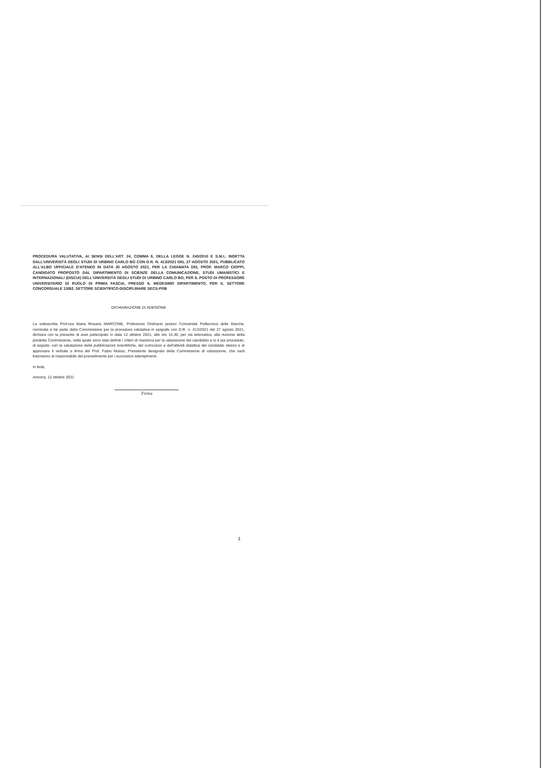PROCEDURA VALUTATIVA, AI SENSI DELL'ART. 24, COMMA 6, DELLA LEGGE N. 240/2010 E S.M.I., INDETTA DALL'UNIVERSITÀ DEGLI STUDI DI URBINO CARLO BO CON D.R. N. 413/2021 DEL 27 AGOSTO 2021, PUBBLICATO ALL'ALBO UFFICIALE D'ATENEO IN DATA 30 AGOSTO 2021, PER LA CHIAMATA DEL PROF. MARCO CIOPPI, CANDIDATO PROPOSTO DAL DIPARTIMENTO DI SCIENZE DELLA COMUNICAZIONE, STUDI UMANISTICI E INTERNAZIONALI (DISCUI) DELL'UNIVERSITÀ DEGLI STUDI DI URBINO CARLO BO, PER IL POSTO DI PROFESSORE UNIVERSITARIO DI RUOLO DI PRIMA FASCIA, PRESSO IL MEDESIMO DIPARTIMENTO, PER IL SETTORE CONCORSUALE 13/B2, SETTORE SCIENTIFICO-DISCIPLINARE SECS-P/08
DICHIARAZIONE DI ADESIONE
La sottoscritta Prof.ssa Maria Rosaria MARCONE, Professore Ordinario presso l'Università Politecnica delle Marche, nominata a far parte della Commissione per la procedura valutativa in epigrafe con D.R. n. 413/2021 del 27 agosto 2021, dichiara con la presente di aver partecipato in data 12 ottobre 2021, alle ore 15,30, per via telematica, alla riunione della predetta Commissione, nella quale sono stati definiti i criteri di massima per la valutazione del candidato e si è poi proceduto, di seguito, con la valutazione delle pubblicazioni scientifiche, del curriculum e dell'attività didattica del candidato stesso e di approvare il verbale a firma del Prof. Fabio Musso, Presidente designato della Commissione di valutazione, che sarà trasmesso al responsabile del procedimento per i successivi adempimenti.
In fede,
Ancona, 12 ottobre 2021
Firma
1